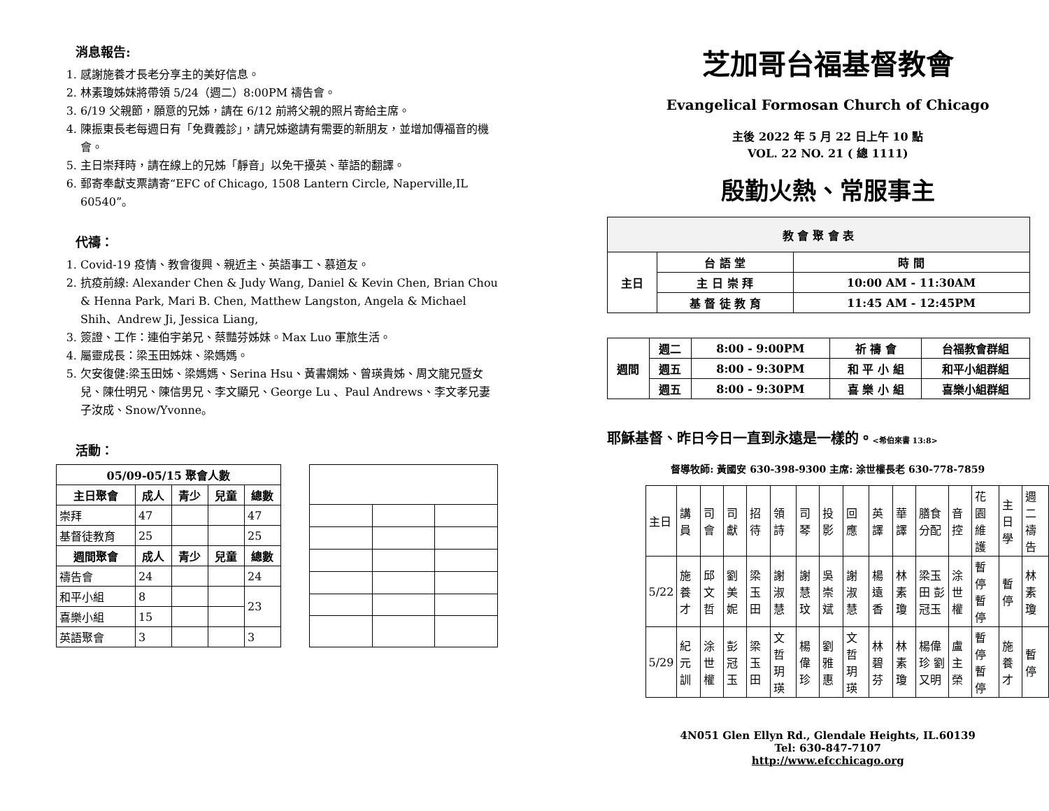消息報告:
1. 感謝施養才長老分享主的美好信息。
2. 林素瓊姊妹將帶領 5/24（週二）8:00PM 禱告會。
3. 6/19 父親節，願意的兄姊，請在 6/12 前將父親的照片寄給主席。
4. 陳振東長老每週日有「免費義診」，請兄姊邀請有需要的新朋友，並增加傳福音的機會。
5. 主日崇拜時，請在線上的兄姊「靜音」以免干擾英、華語的翻譯。
6. 郵寄奉獻支票請寄“EFC of Chicago, 1508 Lantern Circle, Naperville,IL 60540”。
代禱：
1. Covid-19 疫情、教會復興、親近主、英語事工、慕道友。
2. 抗疫前線: Alexander Chen & Judy Wang, Daniel & Kevin Chen, Brian Chou & Henna Park, Mari B. Chen, Matthew Langston, Angela & Michael Shih、Andrew Ji, Jessica Liang,
3. 簽證、工作：連伯宇弟兄、蔡豔芬姊妹。Max Luo 軍旅生活。
4. 屬靈成長：梁玉田姊妹、梁媽媽。
5. 欠安復健:梁玉田姊、梁媽媽、Serina Hsu、黃書嫻姊、曾瑛貴姊、周文龍兄暨女兒、陳仕明兄、陳信男兄、李文顯兄、George Lu 、Paul Andrews、李文孝兄妻子汝成、Snow/Yvonne。
活動：
| 05/09-05/15 聚會人數 | | | | |
| --- | --- | --- | --- | --- |
| 主日聚會 | 成人 | 青少 | 兒童 | 總數 |
| 崇拜 | 47 | | | 47 |
| 基督徒教育 | 25 | | | 25 |
| 週間聚會 | 成人 | 青少 | 兒童 | 總數 |
| 禱告會 | 24 | | | 24 |
| 和平小組 | 8 | | | 23 |
| 喜樂小組 | 15 | | | |
| 英語聚會 | 3 | | | 3 |
芝加哥台福基督教會
Evangelical Formosan Church of Chicago
主後 2022 年 5 月 22 日上午 10 點
VOL. 22 NO. 21 ( 總 1111)
殷勤火熱、常服事主
| 教 會 聚 會 表 | | |
| --- | --- | --- |
| 主日 | 台 語 堂 | 時 間 |
| | 主 日 崇 拜 | 10:00 AM - 11:30AM |
| | 基 督 徒 教 育 | 11:45 AM - 12:45PM |
| 週間 | 週二 | 8:00 - 9:00PM | 祈 禱 會 | 台福教會群組 |
| --- | --- | --- | --- | --- |
| | 週五 | 8:00 - 9:30PM | 和 平 小 組 | 和平小組群組 |
| | 週五 | 8:00 - 9:30PM | 喜 樂 小 組 | 喜樂小組群組 |
耶穌基督、昨日今日一直到永遠是一樣的。<希伯來書 13:8>
督導牧師: 黃國安 630-398-9300 主席: 涂世權長老 630-778-7859
| 主日 | 講員 | 司會 | 司獻 | 招待 | 領詩 | 司琴 | 投影 | 回應 | 英譯 | 華譯 | 膳食分配 | 音控 | 花園維護 | 主日學 | 週二禱告 |
| 5/22 | 施養才 | 邱文哲 | 劉美妮 | 梁玉田 | 謝淑慧 | 謝慧玟 | 吳崇斌 | 謝淑慧 | 楊遠香 | 林素瓊 | 梁玉田 彭冠玉 | 涂世權 | 暫停 暫停 | 暫停 | 林素瓊 |
| 5/29 | 紀元訓 | 涂世權 | 彭冠玉 | 梁玉田 | 文哲玥瑛 | 楊偉珍 | 劉雅惠 | 文哲玥瑛 | 林碧芬 | 林素瓊 | 楊偉珍 劉又明 | 盧主榮 | 暫停 暫停 | 施養才 | 暫停 |
4N051 Glen Ellyn Rd., Glendale Heights, IL.60139
Tel: 630-847-7107
http://www.efcchicago.org